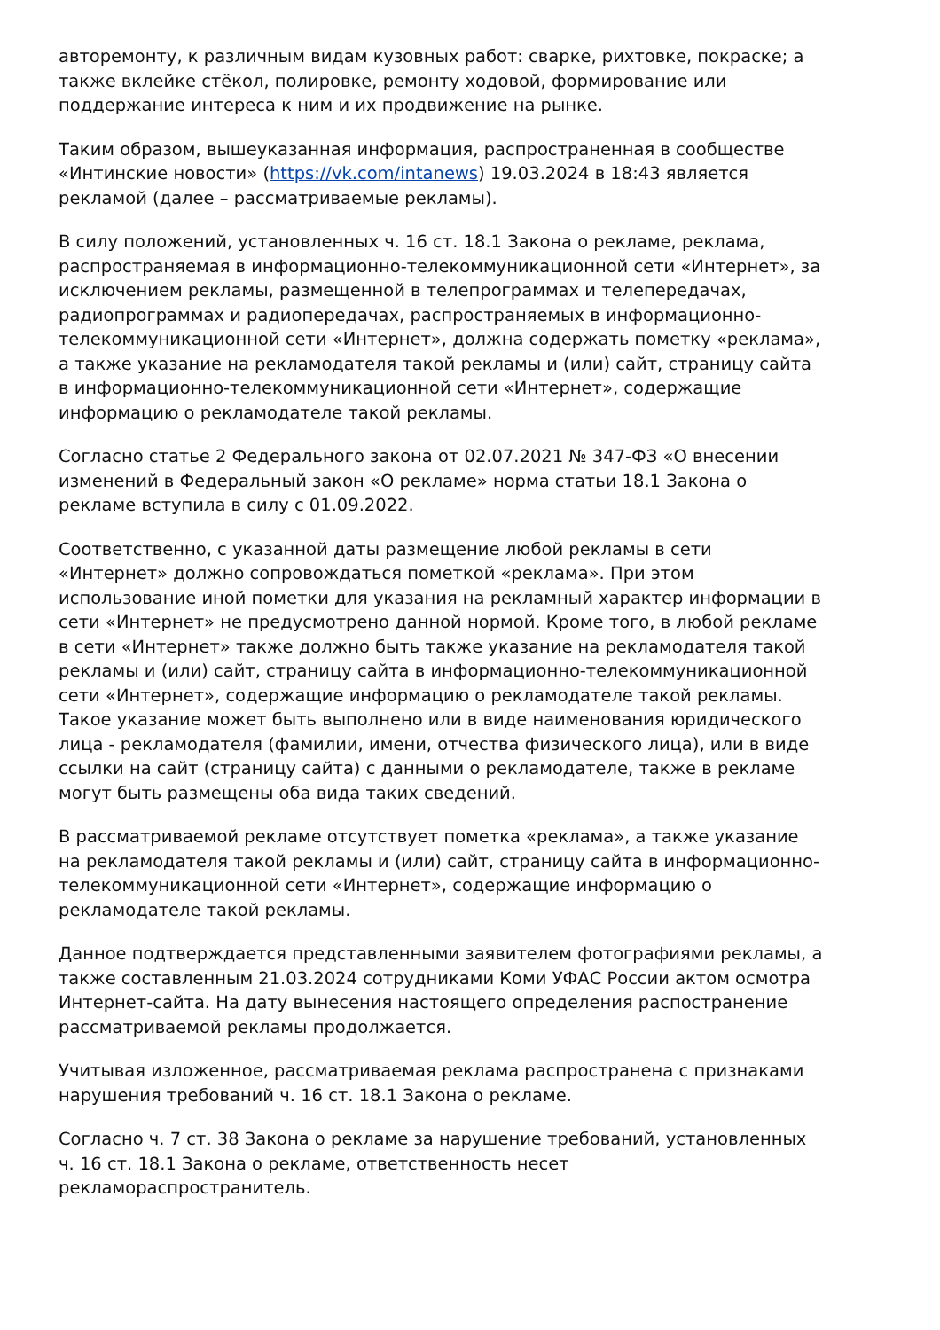авторемонту, к различным видам кузовных работ: сварке, рихтовке, покраске; а также вклейке стёкол, полировке, ремонту ходовой, формирование или поддержание интереса к ним и их продвижение на рынке.
Таким образом, вышеуказанная информация, распространенная в сообществе «Интинские новости» (https://vk.com/intanews) 19.03.2024 в 18:43 является рекламой (далее – рассматриваемые рекламы).
В силу положений, установленных ч. 16 ст. 18.1 Закона о рекламе, реклама, распространяемая в информационно-телекоммуникационной сети «Интернет», за исключением рекламы, размещенной в телепрограммах и телепередачах, радиопрограммах и радиопередачах, распространяемых в информационно-телекоммуникационной сети «Интернет», должна содержать пометку «реклама», а также указание на рекламодателя такой рекламы и (или) сайт, страницу сайта в информационно-телекоммуникационной сети «Интернет», содержащие информацию о рекламодателе такой рекламы.
Согласно статье 2 Федерального закона от 02.07.2021 № 347-ФЗ «О внесении изменений в Федеральный закон «О рекламе» норма статьи 18.1 Закона о рекламе вступила в силу с 01.09.2022.
Соответственно, с указанной даты размещение любой рекламы в сети «Интернет» должно сопровождаться пометкой «реклама». При этом использование иной пометки для указания на рекламный характер информации в сети «Интернет» не предусмотрено данной нормой. Кроме того, в любой рекламе в сети «Интернет» также должно быть также указание на рекламодателя такой рекламы и (или) сайт, страницу сайта в информационно-телекоммуникационной сети «Интернет», содержащие информацию о рекламодателе такой рекламы. Такое указание может быть выполнено или в виде наименования юридического лица - рекламодателя (фамилии, имени, отчества физического лица), или в виде ссылки на сайт (страницу сайта) с данными о рекламодателе, также в рекламе могут быть размещены оба вида таких сведений.
В рассматриваемой рекламе отсутствует пометка «реклама», а также указание на рекламодателя такой рекламы и (или) сайт, страницу сайта в информационно-телекоммуникационной сети «Интернет», содержащие информацию о рекламодателе такой рекламы.
Данное подтверждается представленными заявителем фотографиями рекламы, а также составленным 21.03.2024 сотрудниками Коми УФАС России актом осмотра Интернет-сайта. На дату вынесения настоящего определения распостранение рассматриваемой рекламы продолжается.
Учитывая изложенное, рассматриваемая реклама распространена с признаками нарушения требований ч. 16 ст. 18.1 Закона о рекламе.
Согласно ч. 7 ст. 38 Закона о рекламе за нарушение требований, установленных ч. 16 ст. 18.1 Закона о рекламе, ответственность несет рекламораспространитель.